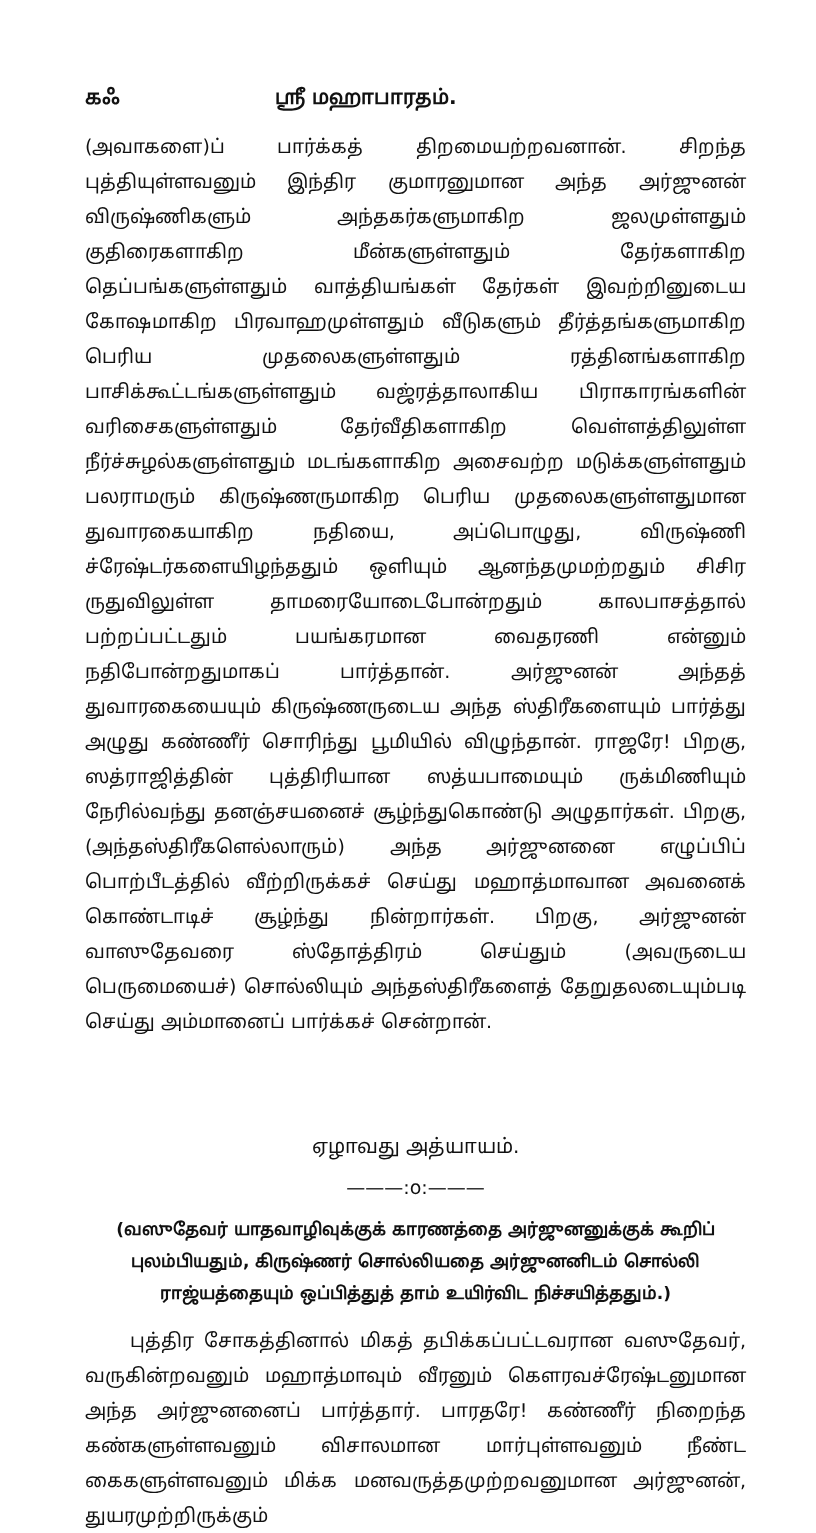கஃ ஸ்ரீ மஹாபாரதம்.
(அவாகளை)ப் பார்க்கத் திறமையற்றவனான். சிறந்த புத்தியுள்ளவனும் இந்திர குமாரனுமான அந்த அர்ஜுனன் விருஷ்ணிகளும் அந்தகர்களுமாகிற ஜலமுள்ளதும் குதிரைகளாகிற மீன்களுள்ளதும் தேர்களாகிற தெப்பங்களுள்ளதும் வாத்தியங்கள் தேர்கள் இவற்றினுடைய கோஷமாகிற பிரவாஹமுள்ளதும் வீடுகளும் தீர்த்தங்களுமாகிற பெரிய முதலைகளுள்ளதும் ரத்தினங்களாகிற பாசிக்கூட்டங்களுள்ளதும் வஜ்ரத்தாலாகிய பிராகாரங்களின் வரிசைகளுள்ளதும் தேர்வீதிகளாகிற வெள்ளத்திலுள்ள நீர்ச்சுழல்களுள்ளதும் மடங்களாகிற அசைவற்ற மடுக்களுள்ளதும் பலராமரும் கிருஷ்ணருமாகிற பெரிய முதலைகளுள்ளதுமான துவாரகையாகிற நதியை, அப்பொழுது, விருஷ்ணி ச்ரேஷ்டர்களையிழந்ததும் ஒளியும் ஆனந்தமுமற்றதும் சிசிர ருதுவிலுள்ள தாமரையோடைபோன்றதும் காலபாசத்தால் பற்றப்பட்டதும் பயங்கரமான வைதரணி என்னும் நதிபோன்றதுமாகப் பார்த்தான். அர்ஜுனன் அந்தத் துவாரகையையும் கிருஷ்ணருடைய அந்த ஸ்திரீகளையும் பார்த்து அழுது கண்ணீர் சொரிந்து பூமியில் விழுந்தான். ராஜரே! பிறகு, ஸத்ராஜித்தின் புத்திரியான ஸத்யபாமையும் ருக்மிணியும் நேரில்வந்து தனஞ்சயனைச் சூழ்ந்துகொண்டு அழுதார்கள். பிறகு, (அந்தஸ்திரீகளெல்லாரும்) அந்த அர்ஜுனனை எழுப்பிப் பொற்பீடத்தில் வீற்றிருக்கச் செய்து மஹாத்மாவான அவனைக் கொண்டாடிச் சூழ்ந்து நின்றார்கள். பிறகு, அர்ஜுனன் வாஸுதேவரை ஸ்தோத்திரம் செய்தும் (அவருடைய பெருமையைச்) சொல்லியும் அந்தஸ்திரீகளைத் தேறுதலடையும்படி செய்து அம்மானைப் பார்க்கச் சென்றான்.
ஏழாவது அத்யாயம்.
———:o:———
(வஸுதேவர் யாதவாழிவுக்குக் காரணத்தை அர்ஜுனனுக்குக் கூறிப் புலம்பியதும், கிருஷ்ணர் சொல்லியதை அர்ஜுனனிடம் சொல்லி ராஜ்யத்தையும் ஒப்பித்துத் தாம் உயிர்விட நிச்சயித்ததும்.)
புத்திர சோகத்தினால் மிகத் தபிக்கப்பட்டவரான வஸுதேவர், வருகின்றவனும் மஹாத்மாவும் வீரனும் கௌரவச்ரேஷ்டனுமான அந்த அர்ஜுனனைப் பார்த்தார். பாரதரே! கண்ணீர் நிறைந்த கண்களுள்ளவனும் விசாலமான மார்புள்ளவனும் நீண்ட கைகளுள்ளவனும் மிக்க மனவருத்தமுற்றவனுமான அர்ஜுனன், துயரமுற்றிருக்கும்